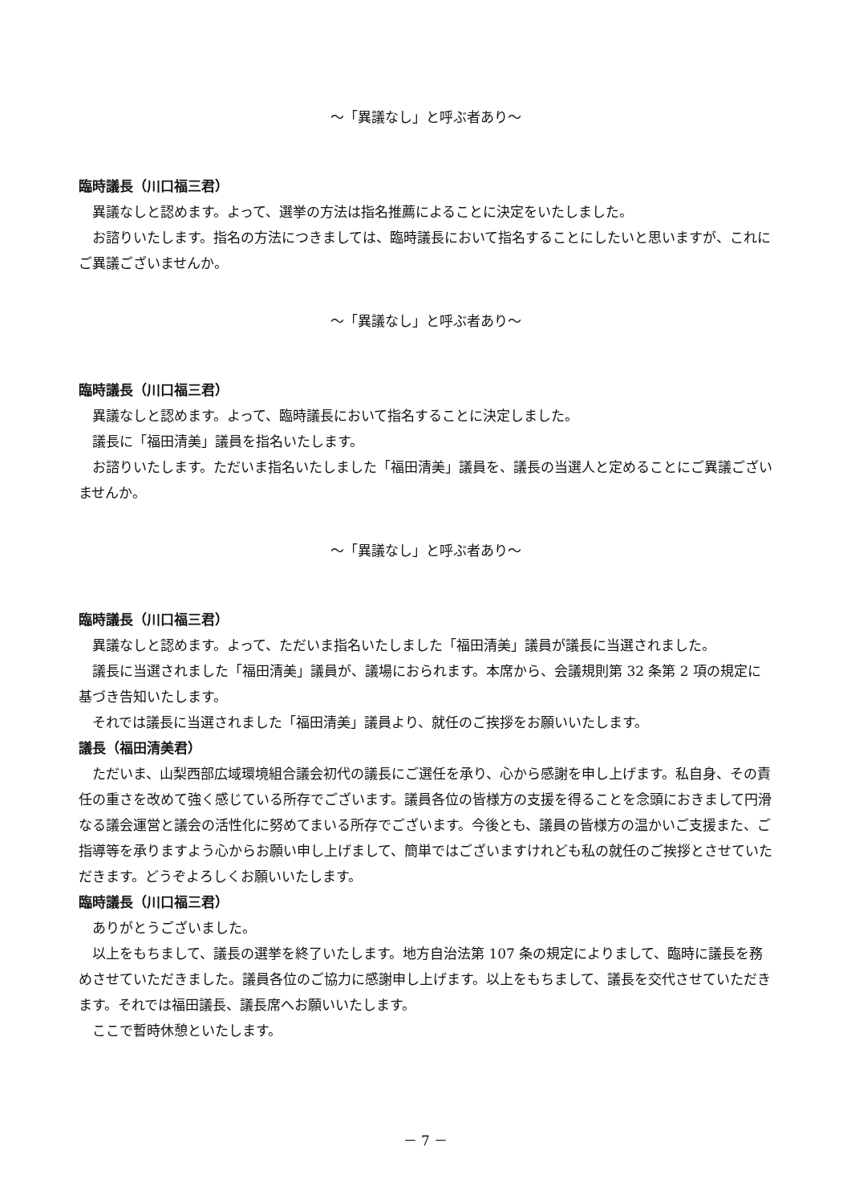～「異議なし」と呼ぶ者あり～
臨時議長（川口福三君）
異議なしと認めます。よって、選挙の方法は指名推薦によることに決定をいたしました。
お諮りいたします。指名の方法につきましては、臨時議長において指名することにしたいと思いますが、これにご異議ございませんか。
～「異議なし」と呼ぶ者あり～
臨時議長（川口福三君）
異議なしと認めます。よって、臨時議長において指名することに決定しました。
議長に「福田清美」議員を指名いたします。
お諮りいたします。ただいま指名いたしました「福田清美」議員を、議長の当選人と定めることにご異議ございませんか。
～「異議なし」と呼ぶ者あり～
臨時議長（川口福三君）
異議なしと認めます。よって、ただいま指名いたしました「福田清美」議員が議長に当選されました。
議長に当選されました「福田清美」議員が、議場におられます。本席から、会議規則第 32 条第 2 項の規定に基づき告知いたします。
それでは議長に当選されました「福田清美」議員より、就任のご挨拶をお願いいたします。
議長（福田清美君）
ただいま、山梨西部広域環境組合議会初代の議長にご選任を承り、心から感謝を申し上げます。私自身、その責任の重さを改めて強く感じている所存でございます。議員各位の皆様方の支援を得ることを念頭におきまして円滑なる議会運営と議会の活性化に努めてまいる所存でございます。今後とも、議員の皆様方の温かいご支援また、ご指導等を承りますよう心からお願い申し上げまして、簡単ではございますけれども私の就任のご挨拶とさせていただきます。どうぞよろしくお願いいたします。
臨時議長（川口福三君）
ありがとうございました。
以上をもちまして、議長の選挙を終了いたします。地方自治法第 107 条の規定によりまして、臨時に議長を務めさせていただきました。議員各位のご協力に感謝申し上げます。以上をもちまして、議長を交代させていただきます。それでは福田議長、議長席へお願いいたします。
ここで暫時休憩といたします。
－ 7 －